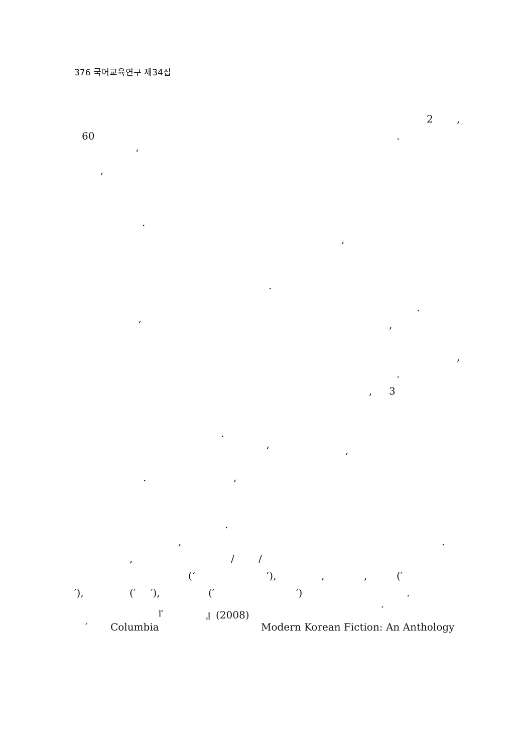376 국어교육연구 제34집
2 ,
60 .
‘
,
.
,
.
.
‘ ,
,
.
, 3
.
‘ ,
. ,
.
, .
, / /
(‘ ’), , , (′
′), (′ ′), (′ ′) .
『 』(2008) ′
′ Columbia Modern Korean Fiction: An Anthology